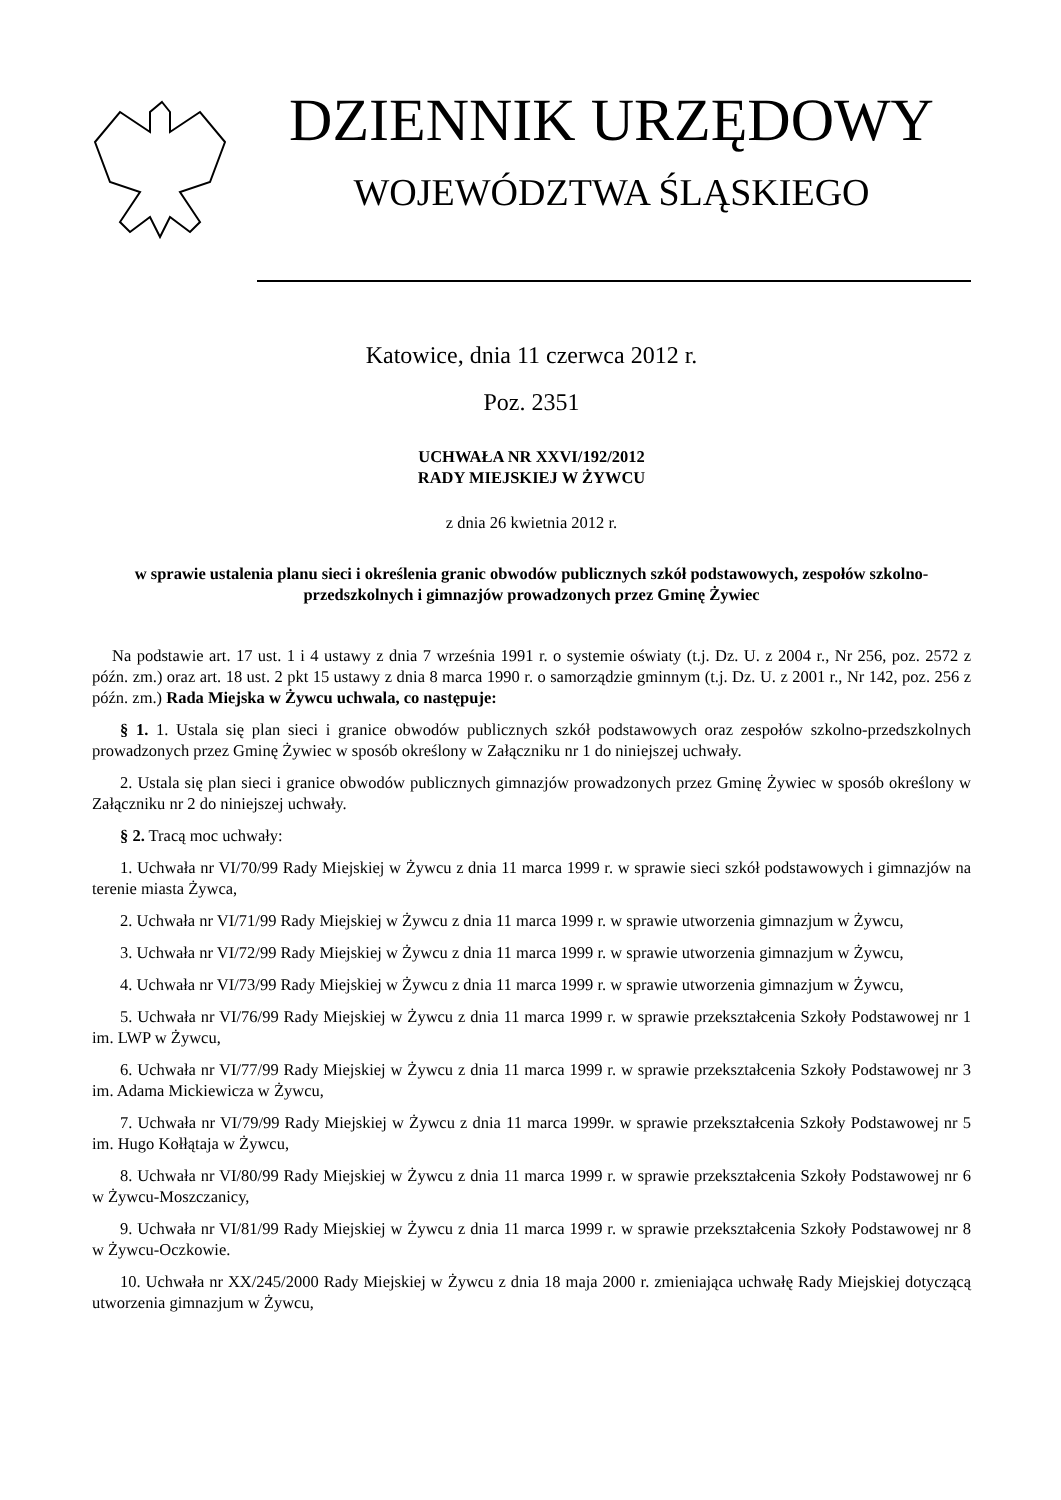DZIENNIK URZĘDOWY
WOJEWÓDZTWA ŚLĄSKIEGO
Katowice, dnia 11 czerwca 2012 r.
Poz. 2351
UCHWAŁA NR XXVI/192/2012
RADY MIEJSKIEJ W ŻYWCU
z dnia 26 kwietnia 2012 r.
w sprawie ustalenia planu sieci i określenia granic obwodów publicznych szkół podstawowych, zespołów szkolno-przedszkolnych i gimnazjów prowadzonych przez Gminę Żywiec
Na podstawie art. 17 ust. 1 i 4 ustawy z dnia 7 września 1991 r. o systemie oświaty (t.j. Dz. U. z 2004 r., Nr 256, poz. 2572 z późn. zm.) oraz art. 18 ust. 2 pkt 15 ustawy z dnia 8 marca 1990 r. o samorządzie gminnym (t.j. Dz. U. z 2001 r., Nr 142, poz. 256 z późn. zm.) Rada Miejska w Żywcu uchwala, co następuje:
§ 1. 1. Ustala się plan sieci i granice obwodów publicznych szkół podstawowych oraz zespołów szkolno-przedszkolnych prowadzonych przez Gminę Żywiec w sposób określony w Załączniku nr 1 do niniejszej uchwały.
2. Ustala się plan sieci i granice obwodów publicznych gimnazjów prowadzonych przez Gminę Żywiec w sposób określony w Załączniku nr 2 do niniejszej uchwały.
§ 2. Tracą moc uchwały:
1. Uchwała nr VI/70/99 Rady Miejskiej w Żywcu z dnia 11 marca 1999 r. w sprawie sieci szkół podstawowych i gimnazjów na terenie miasta Żywca,
2. Uchwała nr VI/71/99 Rady Miejskiej w Żywcu z dnia 11 marca 1999 r. w sprawie utworzenia gimnazjum w Żywcu,
3. Uchwała nr VI/72/99 Rady Miejskiej w Żywcu z dnia 11 marca 1999 r. w sprawie utworzenia gimnazjum w Żywcu,
4. Uchwała nr VI/73/99 Rady Miejskiej w Żywcu z dnia 11 marca 1999 r. w sprawie utworzenia gimnazjum w Żywcu,
5. Uchwała nr VI/76/99 Rady Miejskiej w Żywcu z dnia 11 marca 1999 r. w sprawie przekształcenia Szkoły Podstawowej nr 1 im. LWP w Żywcu,
6. Uchwała nr VI/77/99 Rady Miejskiej w Żywcu z dnia 11 marca 1999 r. w sprawie przekształcenia Szkoły Podstawowej nr 3 im. Adama Mickiewicza w Żywcu,
7. Uchwała nr VI/79/99 Rady Miejskiej w Żywcu z dnia 11 marca 1999r. w sprawie przekształcenia Szkoły Podstawowej nr 5 im. Hugo Kołłątaja w Żywcu,
8. Uchwała nr VI/80/99 Rady Miejskiej w Żywcu z dnia 11 marca 1999 r. w sprawie przekształcenia Szkoły Podstawowej nr 6 w Żywcu-Moszczanicy,
9. Uchwała nr VI/81/99 Rady Miejskiej w Żywcu z dnia 11 marca 1999 r. w sprawie przekształcenia Szkoły Podstawowej nr 8 w Żywcu-Oczkowie.
10. Uchwała nr XX/245/2000 Rady Miejskiej w Żywcu z dnia 18 maja 2000 r. zmieniająca uchwałę Rady Miejskiej dotyczącą utworzenia gimnazjum w Żywcu,